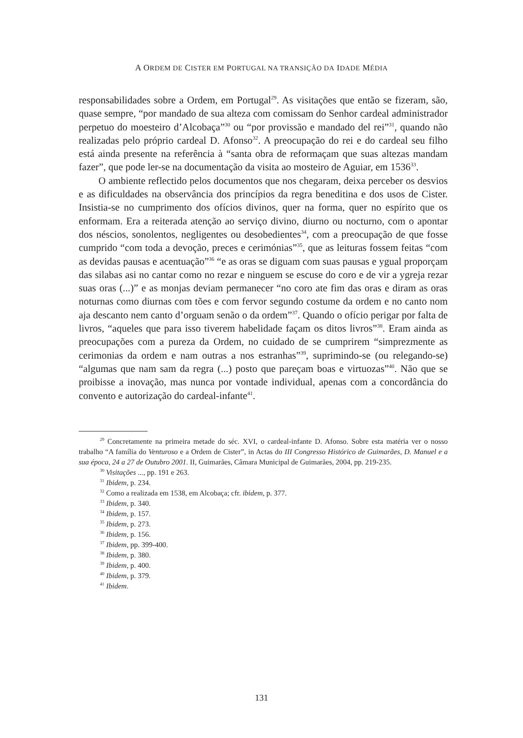A ORDEM DE CISTER EM PORTUGAL NA TRANSIÇÃO DA IDADE MÉDIA
responsabilidades sobre a Ordem, em Portugal<sup>29</sup>. As visitações que então se fizeram, são, quase sempre, “por mandado de sua alteza com comissam do Senhor cardeal administrador perpetuo do moesteiro d’Alcobaça”<sup>30</sup> ou “por provissão e mandado del rei”<sup>31</sup>, quando não realizadas pelo próprio cardeal D. Afonso<sup>32</sup>. A preocupação do rei e do cardeal seu filho está ainda presente na referência à “santa obra de reformaçam que suas altezas mandam fazer”, que pode ler-se na documentação da visita ao mosteiro de Aguiar, em 1536<sup>33</sup>.
O ambiente reflectido pelos documentos que nos chegaram, deixa perceber os desvios e as dificuldades na observância dos princípios da regra beneditina e dos usos de Cister. Insistia-se no cumprimento dos ofícios divinos, quer na forma, quer no espírito que os enformam. Era a reiterada atenção ao serviço divino, diurno ou nocturno, com o apontar dos néscios, sonolentos, negligentes ou desobedientes<sup>34</sup>, com a preocupação de que fosse cumprido “com toda a devoção, preces e cerimónias”<sup>35</sup>, que as leituras fossem feitas “com as devidas pausas e acentuação”<sup>36</sup> “e as oras se diguam com suas pausas e ygual proporçam das silabas asi no cantar como no rezar e ninguem se escuse do coro e de vir a ygreja rezar suas oras (...)” e as monjas deviam permanecer “no coro ate fim das oras e diram as oras noturnas como diurnas com tões e com fervor segundo costume da ordem e no canto nom aja descanto nem canto d’orguam senão o da ordem”<sup>37</sup>. Quando o ofício perigar por falta de livros, “aqueles que para isso tiverem habelidade façam os ditos livros”<sup>38</sup>. Eram ainda as preocupações com a pureza da Ordem, no cuidado de se cumprirem “simprezmente as cerimonias da ordem e nam outras a nos estranhas”<sup>39</sup>, suprimindo-se (ou relegando-se) “algumas que nam sam da regra (...) posto que pareçam boas e virtuozas”<sup>40</sup>. Não que se proibisse a inovação, mas nunca por vontade individual, apenas com a concordância do convento e autorização do cardeal-infante<sup>41</sup>.
<sup>29</sup> Concretamente na primeira metade do séc. XVI, o cardeal-infante D. Afonso. Sobre esta matéria ver o nosso trabalho “A família do Venturoso e a Ordem de Cister”, in Actas do III Congresso Histórico de Guimarães, D. Manuel e a sua época, 24 a 27 de Outubro 2001. II, Guimarães, Câmara Municipal de Guimarães, 2004, pp. 219-235.
<sup>30</sup> Visitações ..., pp. 191 e 263.
<sup>31</sup> Ibidem, p. 234.
<sup>32</sup> Como a realizada em 1538, em Alcobaça; cfr. ibidem, p. 377.
<sup>33</sup> Ibidem, p. 340.
<sup>34</sup> Ibidem, p. 157.
<sup>35</sup> Ibidem, p. 273.
<sup>36</sup> Ibidem, p. 156.
<sup>37</sup> Ibidem, pp. 399-400.
<sup>38</sup> Ibidem, p. 380.
<sup>39</sup> Ibidem, p. 400.
<sup>40</sup> Ibidem, p. 379.
<sup>41</sup> Ibidem.
131